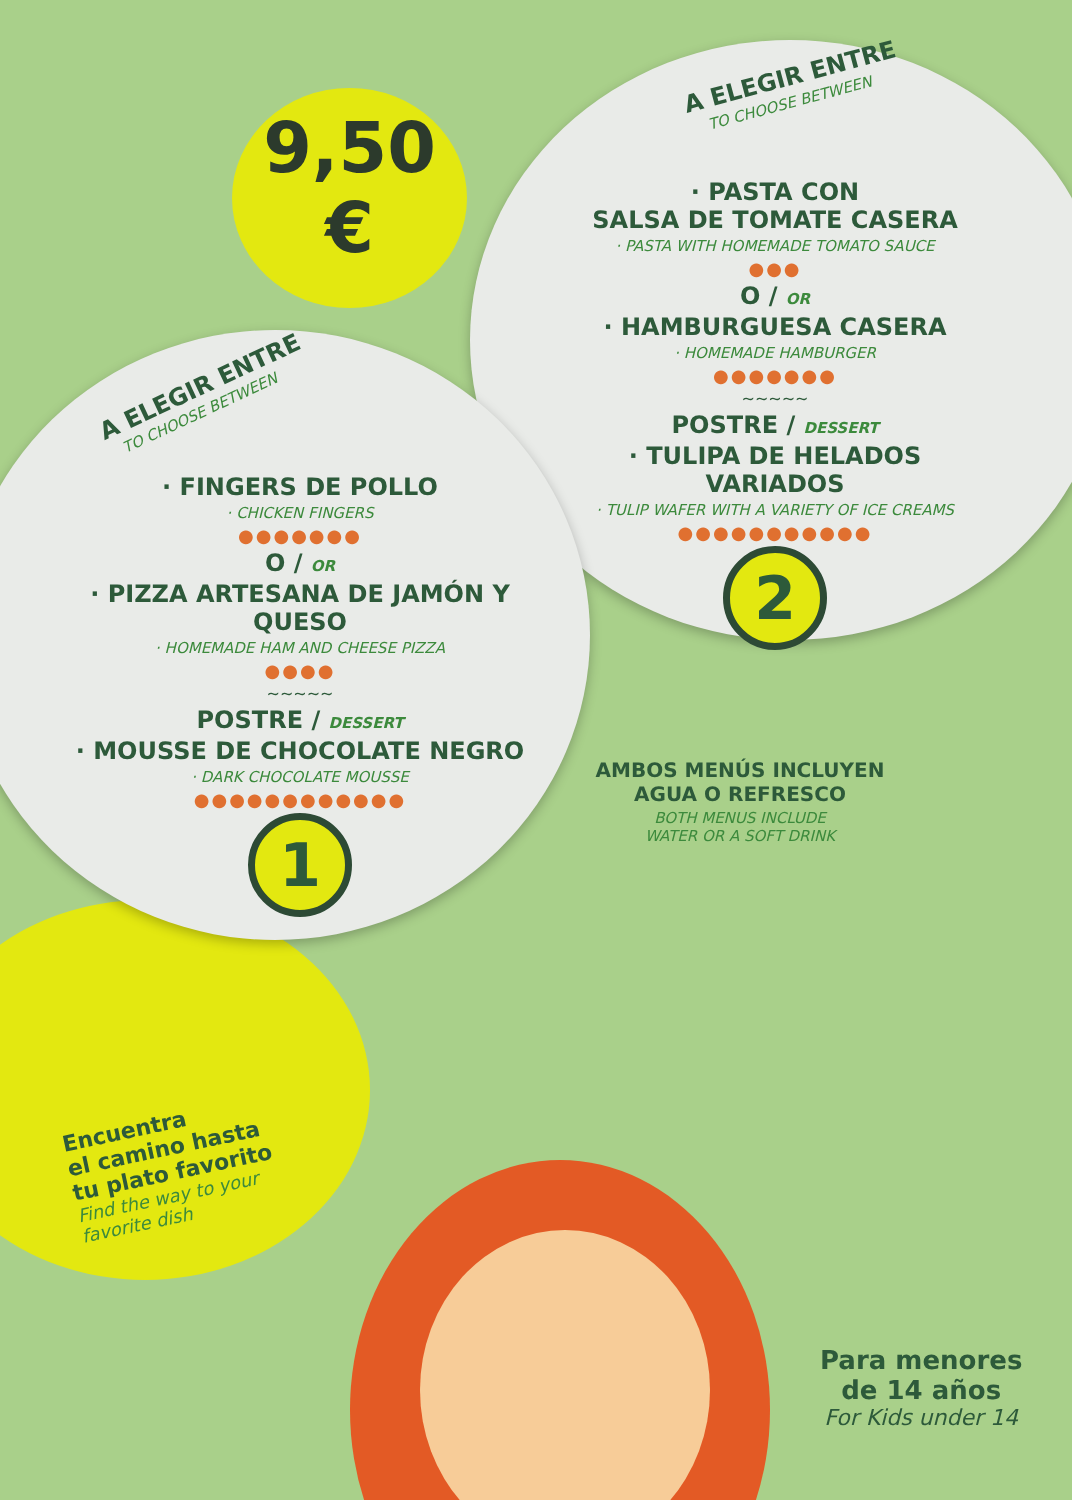9,50
€
A ELEGIR ENTRE
TO CHOOSE BETWEEN
· PASTA CON
SALSA DE TOMATE CASERA
· PASTA WITH HOMEMADE TOMATO SAUCE
●●●
O / OR
· HAMBURGUESA CASERA
· HOMEMADE HAMBURGER
●●●●●●●
~~~~~
POSTRE / DESSERT
· TULIPA DE HELADOS VARIADOS
· TULIP WAFER WITH A VARIETY OF ICE CREAMS
●●●●●●●●●●●
2
A ELEGIR ENTRE
TO CHOOSE BETWEEN
· FINGERS DE POLLO
· CHICKEN FINGERS
●●●●●●●
O / OR
· PIZZA ARTESANA DE JAMÓN Y QUESO
· HOMEMADE HAM AND CHEESE PIZZA
●●●●
~~~~~
POSTRE / DESSERT
· MOUSSE DE CHOCOLATE NEGRO
· DARK CHOCOLATE MOUSSE
●●●●●●●●●●●●
1
AMBOS MENÚS INCLUYEN
AGUA O REFRESCO
BOTH MENUS INCLUDE
WATER OR A SOFT DRINK
Encuentra
el camino hasta
tu plato favorito
Find the way to your
favorite dish
Para menores
de 14 años
For Kids under 14